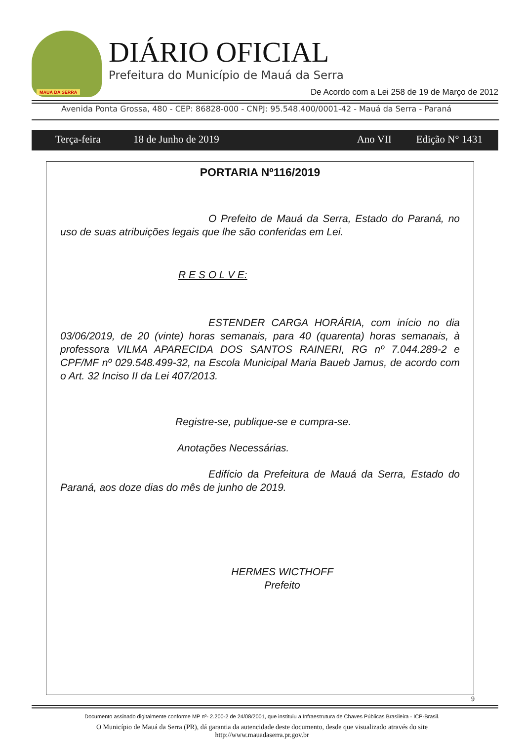MAUÁ DA SERRA
DIÁRIO OFICIAL
Prefeitura do Município de Mauá da Serra
De Acordo com a Lei 258 de 19 de Março de 2012
Avenida Ponta Grossa, 480 - CEP: 86828-000 - CNPJ: 95.548.400/0001-42 - Mauá da Serra - Paraná
Terça-feira 18 de Junho de 2019 Ano VII Edição N° 1431
PORTARIA Nº116/2019
O Prefeito de Mauá da Serra, Estado do Paraná, no uso de suas atribuições legais que lhe são conferidas em Lei.
R E S O L V E:
ESTENDER CARGA HORÁRIA, com início no dia 03/06/2019, de 20 (vinte) horas semanais, para 40 (quarenta) horas semanais, à professora VILMA APARECIDA DOS SANTOS RAINERI, RG nº 7.044.289-2 e CPF/MF nº 029.548.499-32, na Escola Municipal Maria Baueb Jamus, de acordo com o Art. 32 Inciso II da Lei 407/2013.
Registre-se, publique-se e cumpra-se.
Anotações Necessárias.
Edifício da Prefeitura de Mauá da Serra, Estado do Paraná, aos doze dias do mês de junho de 2019.
HERMES WICTHOFF
Prefeito
9
Documento assinado digitalmente conforme MP nº- 2.200-2 de 24/08/2001, que instituiu a Infraestrutura de Chaves Públicas Brasileira - ICP-Brasil.
O Município de Mauá da Serra (PR), dá garantia da autencidade deste documento, desde que visualizado através do site
http://www.mauadaserra.pr.gov.br